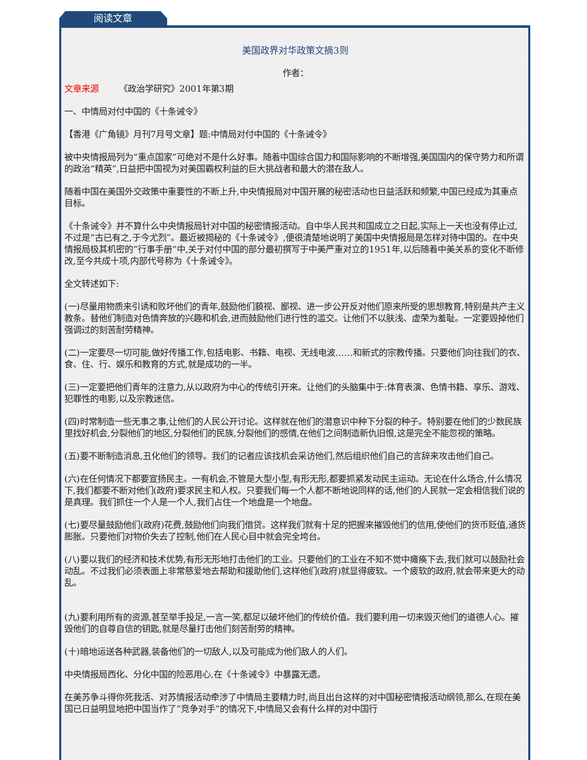阅读文章
美国政界对华政策文摘3则
作者：
文章来源 《政治学研究》2001年第3期
一、中情局对付中国的《十条诫令》
【香港《广角镜》月刊7月号文章】题:中情局对付中国的《十条诫令》
被中央情报局列为“重点国家”可绝对不是什么好事。随着中国综合国力和国际影响的不断增强,美国国内的保守势力和所谓的政治“精英”,日益把中国视为对美国霸权利益的巨大挑战者和最大的潜在敌人。
随着中国在美国外交政策中重要性的不断上升,中央情报局对中国开展的秘密活动也日益活跃和频繁,中国已经成为其重点目标。
《十条诫令》并不算什么中央情报局针对中国的秘密情报活动。自中华人民共和国成立之日起,实际上一天也没有停止过,不过是“古已有之,于今尤烈”。最近被揭秘的《十条诫令》,便很清楚地说明了美国中央情报局是怎样对待中国的。在中央情报局极其机密的“行事手册”中,关于对付中国的部分最初撰写于中美严重对立的1951年,以后随着中美关系的变化不断修改,至今共成十项,内部代号称为《十条诫令》。
全文转述如下:
(一)尽量用物质来引诱和败坏他们的青年,鼓励他们藐视、鄙视、进一步公开反对他们原来所受的思想教育,特别是共产主义教条。替他们制造对色情奔放的兴趣和机会,进而鼓励他们进行性的滥交。让他们不以肤浅、虚荣为羞耻。一定要毁掉他们强调过的刻苦耐劳精神。
(二)一定要尽一切可能,做好传播工作,包括电影、书籍、电视、无线电波……和新式的宗教传播。只要他们向往我们的衣、食、住、行、娱乐和教育的方式,就是成功的一半。
(三)一定要把他们青年的注意力,从以政府为中心的传统引开来。让他们的头脑集中于:体育表演、色情书籍、享乐、游戏、犯罪性的电影,以及宗教迷信。
(四)时常制造一些无事之事,让他们的人民公开讨论。这样就在他们的潜意识中种下分裂的种子。特别要在他们的少数民族里找好机会,分裂他们的地区,分裂他们的民族,分裂他们的感情,在他们之间制造新仇旧恨,这是完全不能忽视的策略。
(五)要不断制造消息,丑化他们的领导。我们的记者应该找机会采访他们,然后组织他们自己的言辞来攻击他们自己。
(六)在任何情况下都要宣扬民主。一有机会,不管是大型小型,有形无形,都要抓紧发动民主运动。无论在什么场合,什么情况下,我们都要不断对他们(政府)要求民主和人权。只要我们每一个人都不断地说同样的话,他们的人民就一定会相信我们说的是真理。我们抓住一个人是一个人,我们占住一个地盘是一个地盘。
(七)要尽量鼓励他们(政府)花费,鼓励他们向我们借贷。这样我们就有十足的把握来摧毁他们的信用,使他们的货币贬值,通货膨胀。只要他们对物价失去了控制,他们在人民心目中就会完全垮台。
(八)要以我们的经济和技术优势,有形无形地打击他们的工业。只要他们的工业在不知不觉中瘫痪下去,我们就可以鼓励社会动乱。不过我们必须表面上非常慈爱地去帮助和援助他们,这样他们(政府)就显得疲软。一个疲软的政府,就会带来更大的动乱。
(九)要利用所有的资源,甚至举手投足,一言一笑,都足以破坏他们的传统价值。我们要利用一切来毁灭他们的道德人心。摧毁他们的自尊自信的钥匙,就是尽量打击他们刻苦耐劳的精神。
(十)暗地运送各种武器,装备他们的一切敌人,以及可能成为他们敌人的人们。
中央情报局西化、分化中国的险恶用心,在《十条诫令》中暴露无遗。
在美苏争斗得你死我活、对苏情报活动牵涉了中情局主要精力时,尚且出台这样的对中国秘密情报活动纲领,那么,在现在美国已日益明显地把中国当作了“竞争对手”的情况下,中情局又会有什么样的对中国行